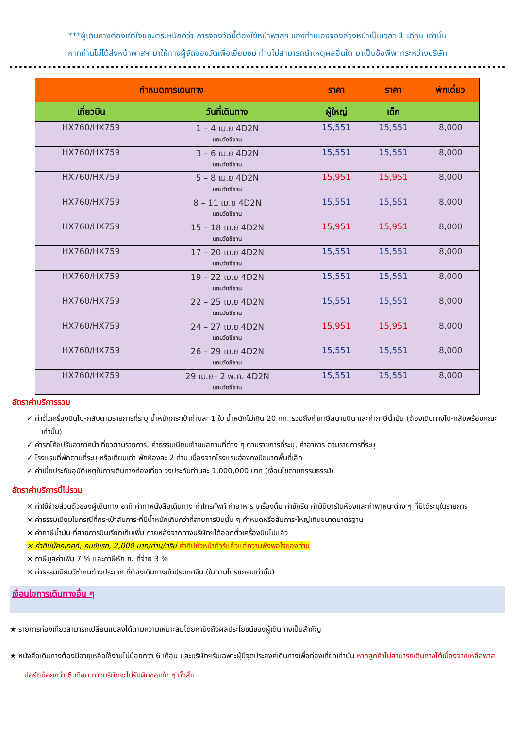***ผู้เดินทางต้องเข้าใจและตระหนักดีว่า การจองวัดนี้ต้องใช้หน้าพาสฯ ของท่านเองจองล่วงหน้าเป็นเวลา 1 เดือน เท่านั้น
หากท่านไม่ได้ส่งหน้าพาสฯ มาให้ทางผู้จัดจองวัดเพื่อเยี่ยมชม ท่านไม่สามารถนำเหตุผลอื่นใด มาเป็นข้อพิพาทระหว่างบริษัท
| กำหนดการเดินทาง | | ราคา | ราคา | พักเดี่ยว |
| --- | --- | --- | --- | --- |
| เที่ยวบิน | วันที่เดินทาง | ผู้ใหญ่ | เด็ก | |
| HX760/HX759 | 1 – 4 เม.ย 4D2N แถมวัดชีซาน | 15,551 | 15,551 | 8,000 |
| HX760/HX759 | 3 – 6 เม.ย 4D2N แถมวัดชีซาน | 15,551 | 15,551 | 8,000 |
| HX760/HX759 | 5 – 8 เม.ย 4D2N แถมวัดชีซาน | 15,951 | 15,951 | 8,000 |
| HX760/HX759 | 8 – 11 เม.ย 4D2N แถมวัดชีซาน | 15,551 | 15,551 | 8,000 |
| HX760/HX759 | 15 – 18 เม.ย 4D2N แถมวัดชีซาน | 15,951 | 15,951 | 8,000 |
| HX760/HX759 | 17 – 20 เม.ย 4D2N แถมวัดชีซาน | 15,551 | 15,551 | 8,000 |
| HX760/HX759 | 19 – 22 เม.ย 4D2N แถมวัดชีซาน | 15,551 | 15,551 | 8,000 |
| HX760/HX759 | 22 – 25 เม.ย 4D2N แถมวัดชีซาน | 15,551 | 15,551 | 8,000 |
| HX760/HX759 | 24 – 27 เม.ย 4D2N แถมวัดชีซาน | 15,951 | 15,951 | 8,000 |
| HX760/HX759 | 26 – 29 เม.ย 4D2N แถมวัดชีซาน | 15,551 | 15,551 | 8,000 |
| HX760/HX759 | 29 เม.ย– 2 พ.ค. 4D2N แถมวัดชีซาน | 15,551 | 15,551 | 8,000 |
อัตราค่าบริการรวม
✓ ค่าตั๋วเครื่องบินไป-กลับตามรายการที่ระบุ น้ำหนักกระเป๋าท่านละ 1 ใบ น้ำหนักไม่เกิน 20 กก. รวมถึงค่าภาษีสนามบิน และค่าภาษีน้ำมัน (ต้องเดินทางไป-กลับพร้อมคณะเท่านั้น)
✓ ค่ารถโค้ชปรับอากาศนำเที่ยวตามรายการ, ค่าธรรมเนียมเข้าชมสถานที่ต่าง ๆ ตามรายการที่ระบุ, ค่าอาหาร ตามรายการที่ระบุ
✓ โรงแรมที่พักตามที่ระบุ หรือเทียบเท่า พักห้องละ 2 ท่าน เนื่องจากโรงแรมฮ่องกงมีขนาดพื้นที่เล็ก
✓ ค่าเบี้ยประกันอุบัติเหตุในการเดินทางท่องเที่ยว วงประกันท่านละ 1,000,000 บาท (เงื่อนไขตามกรรมธรรม์)
อัตราค่าบริการนี้ไม่รวม
× ค่าใช้จ่ายส่วนตัวของผู้เดินทาง อาทิ ค่าทำหนังสือเดินทาง ค่าโทรศัพท์ ค่าอาหาร เครื่องดื่ม ค่าซักรีด ค่ามินิบาร์ในห้องและค่าพาหนะต่าง ๆ ที่มิได้ระบุในรายการ
× ค่าธรรมเนียมในกรณีที่กระเป๋าสัมภาระที่มีน้ำหนักเกินกว่าที่สายการบินนั้น ๆ กำหนดหรือสัมภาระใหญ่เกินขนาดมาตรฐาน
× ค่าภาษีน้ำมัน ที่สายการบินเรียกเก็บเพิ่ม ภายหลังจากทางบริษัทฯได้ออกตั๋วเครื่องบินไปแล้ว
× ค่าทิปมัคคุเทศก์, คนขับรถ, 2,000 บาท/ท่าน/ทริป ค่าทิปหัวหน้าทัวร์แล้วแต่ความพึงพอใจของท่าน
× ภาษีมูลค่าเพิ่ม 7 % และภาษีหัก ณ ที่จ่าย 3 %
× ค่าธรรมเนียมวีซ่าคนต่างประเทศ ที่ต้องเดินทางเข้าประเทศจีน (ในตามโปรแกรมเท่านั้น)
เงื่อนไขการเดินทางอื่น ๆ
★ รายการท่องเที่ยวสามารถเปลี่ยนแปลงได้ตามความเหมาะสมโดยคำนึงถึงผลประโยชน์ของผู้เดินทางเป็นสำคัญ
★ หนังสือเดินทางต้องมีอายุเหลือใช้งานไม่น้อยกว่า 6 เดือน และบริษัทฯรับเฉพาะผู้มีจุดประสงค์เดินทางเพื่อท่องเที่ยวเท่านั้น หากลูกค้าไม่สามารถเดินทางได้เนื่องจากเหลือพาสปอร์ตน้อยกว่า 6 เดือน ทางบริษัทจะไม่รับผิดชอบใด ๆ ทั้งสิ้น